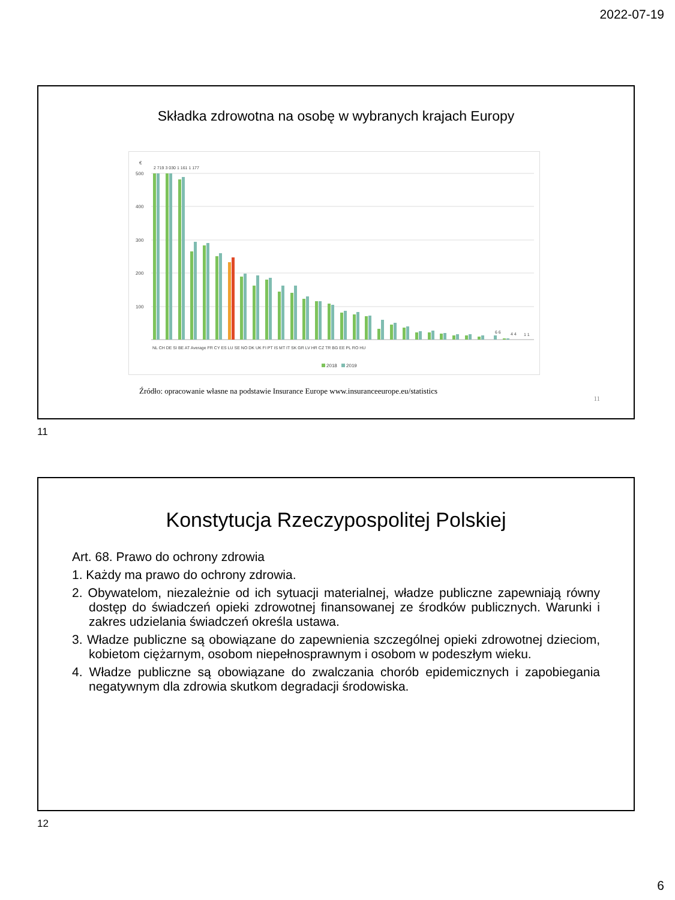2022-07-19
Składka zdrowotna na osobę w wybranych krajach Europy
€
500
400
300
200
100
2 719 3 030 1 161 1 177
6 6
4 4
1 1
NL CH DE SI BE AT Average FR CY ES LU SE NO DK UK FI PT IS MT IT SK GR LV HR CZ TR BG EE PL RO HU
2018
2019
Źródło: opracowanie własne na podstawie Insurance Europe www.insuranceeurope.eu/statistics
11
11
Konstytucja Rzeczypospolitej Polskiej
Art. 68. Prawo do ochrony zdrowia
1. Każdy ma prawo do ochrony zdrowia.
2. Obywatelom, niezależnie od ich sytuacji materialnej, władze publiczne zapewniają równy dostęp do świadczeń opieki zdrowotnej finansowanej ze środków publicznych. Warunki i zakres udzielania świadczeń określa ustawa.
3. Władze publiczne są obowiązane do zapewnienia szczególnej opieki zdrowotnej dzieciom, kobietom ciężarnym, osobom niepełnosprawnym i osobom w podeszłym wieku.
4. Władze publiczne są obowiązane do zwalczania chorób epidemicznych i zapobiegania negatywnym dla zdrowia skutkom degradacji środowiska.
12
6